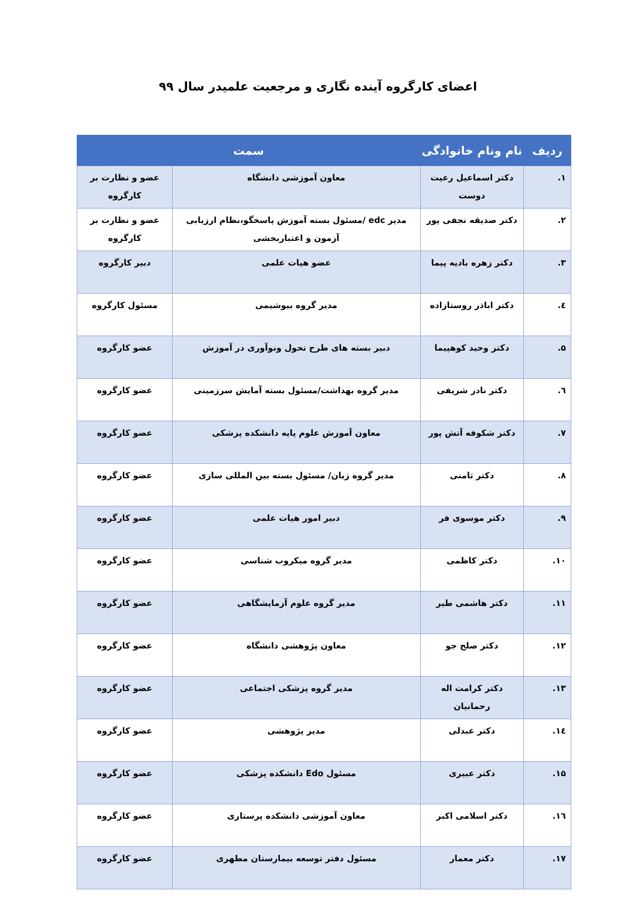اعضای کارگروه آینده نگاری و مرجعیت علمیدر سال ۹۹
| ردیف | نام ونام خانوادگی | سمت | |
| --- | --- | --- | --- |
| ۱. | دکتر اسماعیل رعیت دوست | معاون آموزشی دانشگاه | عضو و نظارت بر کارگروه |
| ۲. | دکتر صدیقه نجفی پور | مدیر edc /مسئول بسته آموزش پاسخگو،نظام ارزیابی آزمون و اعتباربخشی | عضو و نظارت بر کارگروه |
| ۳. | دکتر زهره بادیه پیما | عضو هیات علمی | دبیر کارگروه |
| ٤. | دکتر اباذر روستازاده | مدیر گروه بیوشیمی | مسئول کارگروه |
| ۵. | دکتر وحید کوهپیما | دبیر بسته های طرح تحول ونوآوری در آموزش | عضو کارگروه |
| ٦. | دکتر نادر شریفی | مدیر گروه بهداشت/مسئول بسته آمایش سرزمینی | عضو کارگروه |
| ۷. | دکتر شکوفه آتش پور | معاون آموزش علوم پایه دانشکده پزشکی | عضو کارگروه |
| ۸. | دکتر ثامنی | مدیر گروه زبان/ مسئول بسته بین المللی سازی | عضو کارگروه |
| ۹. | دکتر موسوی فر | دبیر امور هیات علمی | عضو کارگروه |
| ۱۰. | دکتر کاظمی | مدیر گروه میکروب شناسی | عضو کارگروه |
| ۱۱. | دکتر هاشمی طیر | مدیر گروه علوم آزمایشگاهی | عضو کارگروه |
| ۱۲. | دکتر صلح جو | معاون پژوهشی دانشگاه | عضو کارگروه |
| ۱۳. | دکتر کرامت اله رحمانیان | مدیر گروه پزشکی اجتماعی | عضو کارگروه |
| ١٤. | دکتر عبدلی | مدیر پژوهشی | عضو کارگروه |
| ۱۵. | دکتر عبیری | مسئول Edo دانشکده پزشکی | عضو کارگروه |
| ١٦. | دکتر اسلامی اکبر | معاون آموزشی دانشکده پرستاری | عضو کارگروه |
| ۱۷. | دکتر معمار | مسئول دفتر توسعه بیمارستان مطهری | عضو کارگروه |